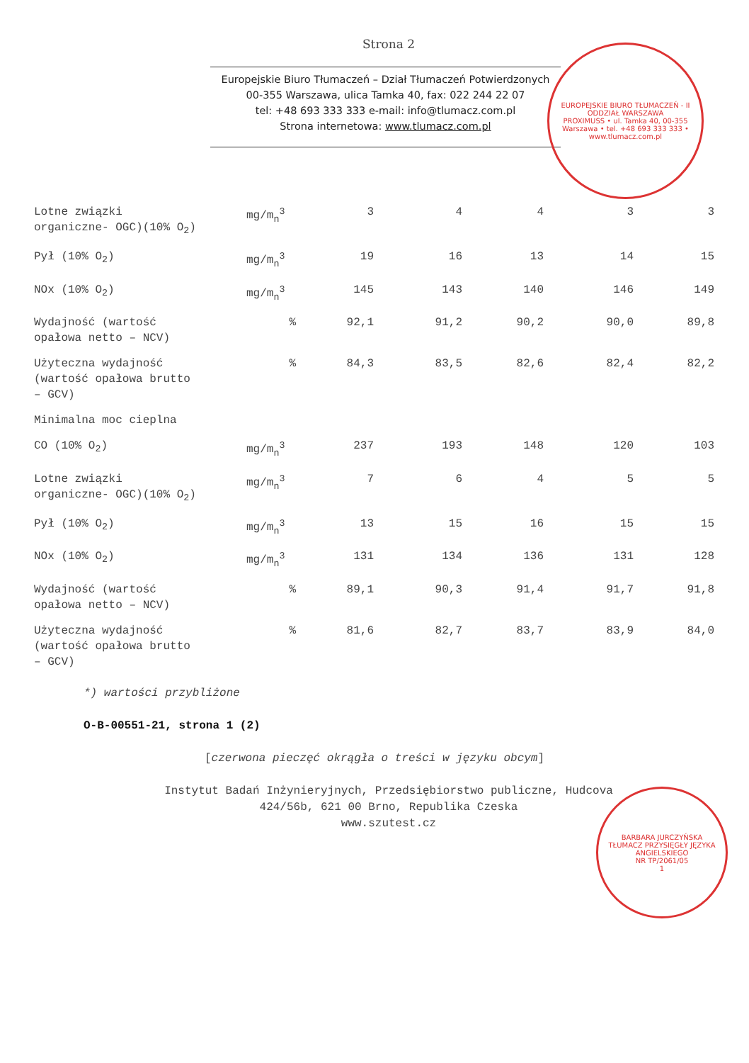Strona 2
Europejskie Biuro Tłumaczeń – Dział Tłumaczeń Potwierdzonych
00-355 Warszawa, ulica Tamka 40, fax: 022 244 22 07
tel: +48 693 333 333 e-mail: info@tlumacz.com.pl
Strona internetowa: www.tlumacz.com.pl
EUROPEJSKIE BIURO TŁUMACZEŃ - II ODDZIAŁ WARSZAWA
PROXIMUSS • ul. Tamka 40, 00-355 Warszawa • tel. +48 693 333 333 • www.tlumacz.com.pl
| Lotne związki organiczne- OGC)(10% O<sub>2</sub>) | mg/m<sub>n</sub><sup>3</sup> | 3 | 4 | 4 | 3 | 3 |
| Pył (10% O<sub>2</sub>) | mg/m<sub>n</sub><sup>3</sup> | 19 | 16 | 13 | 14 | 15 |
| NOx (10% O<sub>2</sub>) | mg/m<sub>n</sub><sup>3</sup> | 145 | 143 | 140 | 146 | 149 |
| Wydajność (wartość opałowa netto – NCV) | % | 92,1 | 91,2 | 90,2 | 90,0 | 89,8 |
| Użyteczna wydajność (wartość opałowa brutto – GCV) | % | 84,3 | 83,5 | 82,6 | 82,4 | 82,2 |
| Minimalna moc cieplna | | | | | | |
| CO (10% O<sub>2</sub>) | mg/m<sub>n</sub><sup>3</sup> | 237 | 193 | 148 | 120 | 103 |
| Lotne związki organiczne- OGC)(10% O<sub>2</sub>) | mg/m<sub>n</sub><sup>3</sup> | 7 | 6 | 4 | 5 | 5 |
| Pył (10% O<sub>2</sub>) | mg/m<sub>n</sub><sup>3</sup> | 13 | 15 | 16 | 15 | 15 |
| NOx (10% O<sub>2</sub>) | mg/m<sub>n</sub><sup>3</sup> | 131 | 134 | 136 | 131 | 128 |
| Wydajność (wartość opałowa netto – NCV) | % | 89,1 | 90,3 | 91,4 | 91,7 | 91,8 |
| Użyteczna wydajność (wartość opałowa brutto – GCV) | % | 81,6 | 82,7 | 83,7 | 83,9 | 84,0 |
*) wartości przybliżone
O-B-00551-21, strona 1 (2)
[czerwona pieczęć okrągła o treści w języku obcym]
Instytut Badań Inżynieryjnych, Przedsiębiorstwo publiczne, Hudcova
424/56b, 621 00 Brno, Republika Czeska
www.szutest.cz
BARBARA JURCZYŃSKA
TŁUMACZ PRZYSIĘGŁY JĘZYKA ANGIELSKIEGO
NR TP/2061/05
1